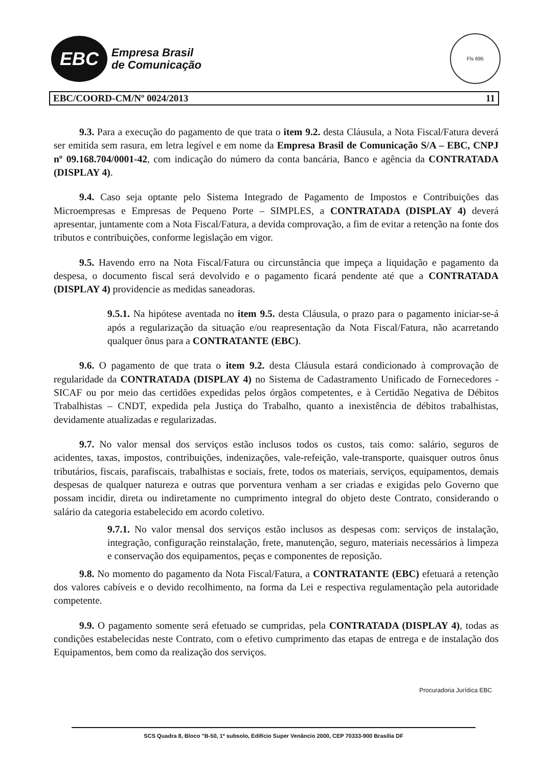EBC
Empresa Brasil
de Comunicação
Fls 695
EBC/COORD-CM/Nº 0024/2013 11
9.3. Para a execução do pagamento de que trata o item 9.2. desta Cláusula, a Nota Fiscal/Fatura deverá ser emitida sem rasura, em letra legível e em nome da Empresa Brasil de Comunicação S/A – EBC, CNPJ nº 09.168.704/0001-42, com indicação do número da conta bancária, Banco e agência da CONTRATADA (DISPLAY 4).
9.4. Caso seja optante pelo Sistema Integrado de Pagamento de Impostos e Contribuições das Microempresas e Empresas de Pequeno Porte – SIMPLES, a CONTRATADA (DISPLAY 4) deverá apresentar, juntamente com a Nota Fiscal/Fatura, a devida comprovação, a fim de evitar a retenção na fonte dos tributos e contribuições, conforme legislação em vigor.
9.5. Havendo erro na Nota Fiscal/Fatura ou circunstância que impeça a liquidação e pagamento da despesa, o documento fiscal será devolvido e o pagamento ficará pendente até que a CONTRATADA (DISPLAY 4) providencie as medidas saneadoras.
9.5.1. Na hipótese aventada no item 9.5. desta Cláusula, o prazo para o pagamento iniciar-se-á após a regularização da situação e/ou reapresentação da Nota Fiscal/Fatura, não acarretando qualquer ônus para a CONTRATANTE (EBC).
9.6. O pagamento de que trata o item 9.2. desta Cláusula estará condicionado à comprovação de regularidade da CONTRATADA (DISPLAY 4) no Sistema de Cadastramento Unificado de Fornecedores - SICAF ou por meio das certidões expedidas pelos órgãos competentes, e à Certidão Negativa de Débitos Trabalhistas – CNDT, expedida pela Justiça do Trabalho, quanto a inexistência de débitos trabalhistas, devidamente atualizadas e regularizadas.
9.7. No valor mensal dos serviços estão inclusos todos os custos, tais como: salário, seguros de acidentes, taxas, impostos, contribuições, indenizações, vale-refeição, vale-transporte, quaisquer outros ônus tributários, fiscais, parafiscais, trabalhistas e sociais, frete, todos os materiais, serviços, equipamentos, demais despesas de qualquer natureza e outras que porventura venham a ser criadas e exigidas pelo Governo que possam incidir, direta ou indiretamente no cumprimento integral do objeto deste Contrato, considerando o salário da categoria estabelecido em acordo coletivo.
9.7.1. No valor mensal dos serviços estão inclusos as despesas com: serviços de instalação, integração, configuração reinstalação, frete, manutenção, seguro, materiais necessários à limpeza e conservação dos equipamentos, peças e componentes de reposição.
9.8. No momento do pagamento da Nota Fiscal/Fatura, a CONTRATANTE (EBC) efetuará a retenção dos valores cabíveis e o devido recolhimento, na forma da Lei e respectiva regulamentação pela autoridade competente.
9.9. O pagamento somente será efetuado se cumpridas, pela CONTRATADA (DISPLAY 4), todas as condições estabelecidas neste Contrato, com o efetivo cumprimento das etapas de entrega e de instalação dos Equipamentos, bem como da realização dos serviços.
Procuradoria Jurídica EBC
SCS Quadra 8, Bloco "B-50, 1º subsolo, Edifício Super Venâncio 2000, CEP 70333-900 Brasília DF